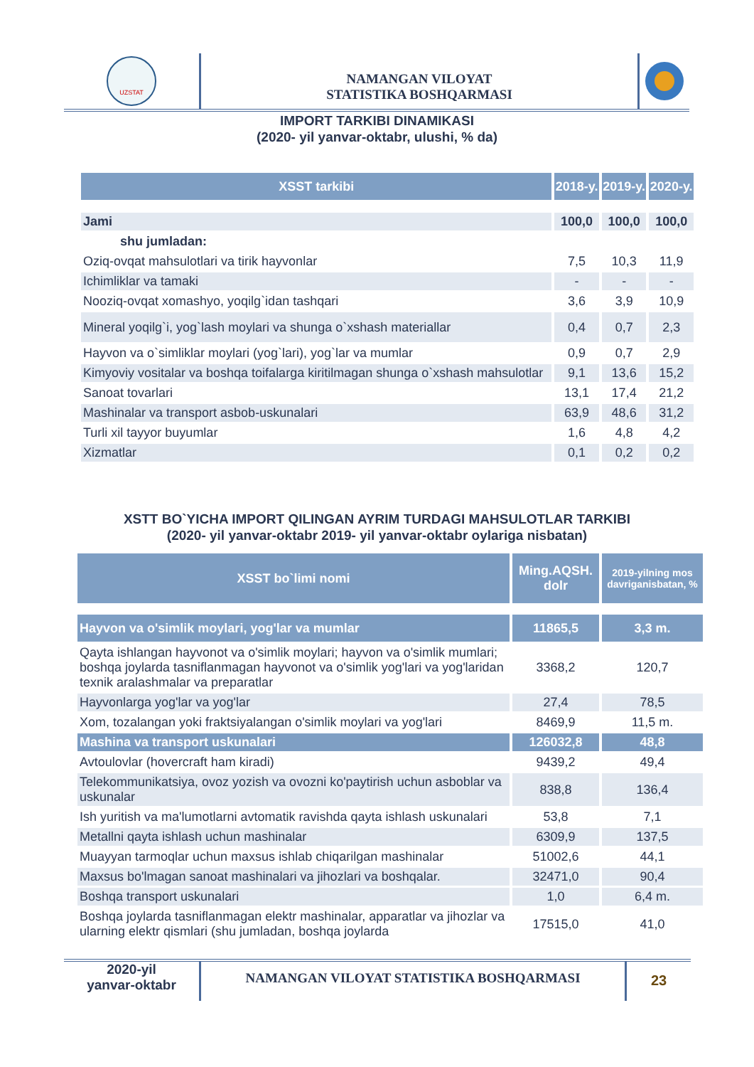UZSTAT
NAMANGAN VILOYAT
STATISTIKA BOSHQARMASI
IMPORT TARKIBI DINAMIKASI
(2020- yil yanvar-oktabr, ulushi, % da)
| XSST tarkibi | 2018-y. | 2019-y. | 2020-y. |
| --- | --- | --- | --- |
| Jami | 100,0 | 100,0 | 100,0 |
| shu jumladan: | | | |
| Oziq-ovqat mahsulotlari va tirik hayvonlar | 7,5 | 10,3 | 11,9 |
| Ichimliklar va tamaki | - | - | - |
| Nooziq-ovqat xomashyo, yoqilg`idan tashqari | 3,6 | 3,9 | 10,9 |
| Mineral yoqilg`i, yog`lash moylari va shunga o`xshash materiallar | 0,4 | 0,7 | 2,3 |
| Hayvon va o`simliklar moylari (yog`lari), yog`lar va mumlar | 0,9 | 0,7 | 2,9 |
| Kimyoviy vositalar va boshqa toifalarga kiritilmagan shunga o`xshash mahsulotlar | 9,1 | 13,6 | 15,2 |
| Sanoat tovarlari | 13,1 | 17,4 | 21,2 |
| Mashinalar va transport asbob-uskunalari | 63,9 | 48,6 | 31,2 |
| Turli xil tayyor buyumlar | 1,6 | 4,8 | 4,2 |
| Xizmatlar | 0,1 | 0,2 | 0,2 |
XSTT BO`YICHA IMPORT QILINGAN AYRIM TURDAGI MAHSULOTLAR TARKIBI
(2020- yil yanvar-oktabr 2019- yil yanvar-oktabr oylariga nisbatan)
| XSST bo`limi nomi | Ming.AQSH. dolr | 2019-yilning mos davriganisbatan, % |
| --- | --- | --- |
| Hayvon va o'simlik moylari, yog'lar va mumlar | 11865,5 | 3,3 m. |
| Qayta ishlangan hayvonot va o'simlik moylari; hayvon va o'simlik mumlari; boshqa joylarda tasniflanmagan hayvonot va o'simlik yog'lari va yog'laridan texnik aralashmalar va preparatlar | 3368,2 | 120,7 |
| Hayvonlarga yog'lar va yog'lar | 27,4 | 78,5 |
| Xom, tozalangan yoki fraktsiyalangan o'simlik moylari va yog'lari | 8469,9 | 11,5 m. |
| Mashina va transport uskunalari | 126032,8 | 48,8 |
| Avtoulovlar (hovercraft ham kiradi) | 9439,2 | 49,4 |
| Telekommunikatsiya, ovoz yozish va ovozni ko'paytirish uchun asboblar va uskunalar | 838,8 | 136,4 |
| Ish yuritish va ma'lumotlarni avtomatik ravishda qayta ishlash uskunalari | 53,8 | 7,1 |
| Metallni qayta ishlash uchun mashinalar | 6309,9 | 137,5 |
| Muayyan tarmoqlar uchun maxsus ishlab chiqarilgan mashinalar | 51002,6 | 44,1 |
| Maxsus bo'lmagan sanoat mashinalari va jihozlari va boshqalar. | 32471,0 | 90,4 |
| Boshqa transport uskunalari | 1,0 | 6,4 m. |
| Boshqa joylarda tasniflanmagan elektr mashinalar, apparatlar va jihozlar va ularning elektr qismlari (shu jumladan, boshqa joylarda | 17515,0 | 41,0 |
2020-yil
yanvar-oktabr
NAMANGAN VILOYAT STATISTIKA BOSHQARMASI
23